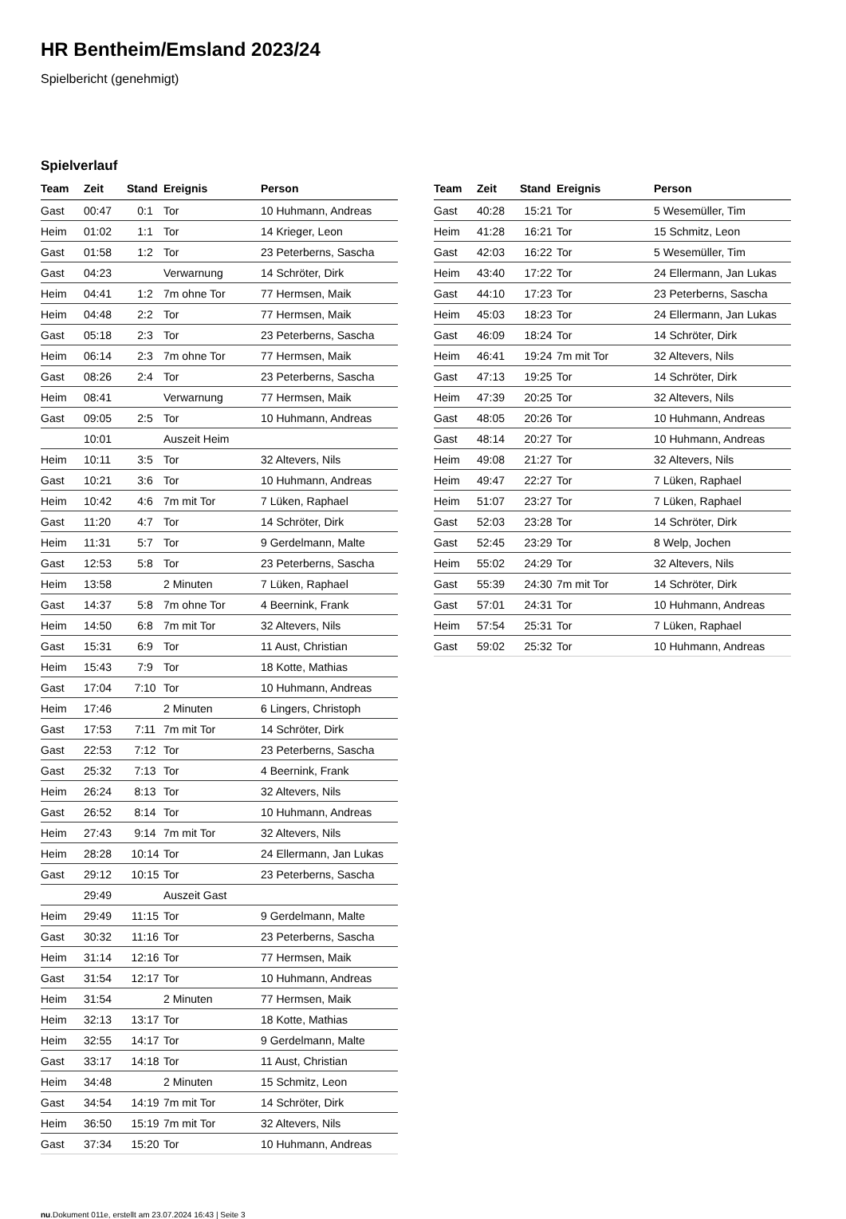HR Bentheim/Emsland 2023/24
Spielbericht (genehmigt)
Spielverlauf
| Team | Zeit | Stand | Ereignis | Person |
| --- | --- | --- | --- | --- |
| Gast | 00:47 | 0:1 | Tor | 10 Huhmann, Andreas |
| Heim | 01:02 | 1:1 | Tor | 14 Krieger, Leon |
| Gast | 01:58 | 1:2 | Tor | 23 Peterberns, Sascha |
| Gast | 04:23 | | Verwarnung | 14 Schröter, Dirk |
| Heim | 04:41 | 1:2 | 7m ohne Tor | 77 Hermsen, Maik |
| Heim | 04:48 | 2:2 | Tor | 77 Hermsen, Maik |
| Gast | 05:18 | 2:3 | Tor | 23 Peterberns, Sascha |
| Heim | 06:14 | 2:3 | 7m ohne Tor | 77 Hermsen, Maik |
| Gast | 08:26 | 2:4 | Tor | 23 Peterberns, Sascha |
| Heim | 08:41 | | Verwarnung | 77 Hermsen, Maik |
| Gast | 09:05 | 2:5 | Tor | 10 Huhmann, Andreas |
| | 10:01 | | Auszeit Heim | |
| Heim | 10:11 | 3:5 | Tor | 32 Altevers, Nils |
| Gast | 10:21 | 3:6 | Tor | 10 Huhmann, Andreas |
| Heim | 10:42 | 4:6 | 7m mit Tor | 7 Lüken, Raphael |
| Gast | 11:20 | 4:7 | Tor | 14 Schröter, Dirk |
| Heim | 11:31 | 5:7 | Tor | 9 Gerdelmann, Malte |
| Gast | 12:53 | 5:8 | Tor | 23 Peterberns, Sascha |
| Heim | 13:58 | | 2 Minuten | 7 Lüken, Raphael |
| Gast | 14:37 | 5:8 | 7m ohne Tor | 4 Beernink, Frank |
| Heim | 14:50 | 6:8 | 7m mit Tor | 32 Altevers, Nils |
| Gast | 15:31 | 6:9 | Tor | 11 Aust, Christian |
| Heim | 15:43 | 7:9 | Tor | 18 Kotte, Mathias |
| Gast | 17:04 | 7:10 | Tor | 10 Huhmann, Andreas |
| Heim | 17:46 | | 2 Minuten | 6 Lingers, Christoph |
| Gast | 17:53 | 7:11 | 7m mit Tor | 14 Schröter, Dirk |
| Gast | 22:53 | 7:12 | Tor | 23 Peterberns, Sascha |
| Gast | 25:32 | 7:13 | Tor | 4 Beernink, Frank |
| Heim | 26:24 | 8:13 | Tor | 32 Altevers, Nils |
| Gast | 26:52 | 8:14 | Tor | 10 Huhmann, Andreas |
| Heim | 27:43 | 9:14 | 7m mit Tor | 32 Altevers, Nils |
| Heim | 28:28 | 10:14 | Tor | 24 Ellermann, Jan Lukas |
| Gast | 29:12 | 10:15 | Tor | 23 Peterberns, Sascha |
| | 29:49 | | Auszeit Gast | |
| Heim | 29:49 | 11:15 | Tor | 9 Gerdelmann, Malte |
| Gast | 30:32 | 11:16 | Tor | 23 Peterberns, Sascha |
| Heim | 31:14 | 12:16 | Tor | 77 Hermsen, Maik |
| Gast | 31:54 | 12:17 | Tor | 10 Huhmann, Andreas |
| Heim | 31:54 | | 2 Minuten | 77 Hermsen, Maik |
| Heim | 32:13 | 13:17 | Tor | 18 Kotte, Mathias |
| Heim | 32:55 | 14:17 | Tor | 9 Gerdelmann, Malte |
| Gast | 33:17 | 14:18 | Tor | 11 Aust, Christian |
| Heim | 34:48 | | 2 Minuten | 15 Schmitz, Leon |
| Gast | 34:54 | 14:19 | 7m mit Tor | 14 Schröter, Dirk |
| Heim | 36:50 | 15:19 | 7m mit Tor | 32 Altevers, Nils |
| Gast | 37:34 | 15:20 | Tor | 10 Huhmann, Andreas |
| Team | Zeit | Stand | Ereignis | Person |
| --- | --- | --- | --- | --- |
| Gast | 40:28 | 15:21 | Tor | 5 Wesemüller, Tim |
| Heim | 41:28 | 16:21 | Tor | 15 Schmitz, Leon |
| Gast | 42:03 | 16:22 | Tor | 5 Wesemüller, Tim |
| Heim | 43:40 | 17:22 | Tor | 24 Ellermann, Jan Lukas |
| Gast | 44:10 | 17:23 | Tor | 23 Peterberns, Sascha |
| Heim | 45:03 | 18:23 | Tor | 24 Ellermann, Jan Lukas |
| Gast | 46:09 | 18:24 | Tor | 14 Schröter, Dirk |
| Heim | 46:41 | 19:24 | 7m mit Tor | 32 Altevers, Nils |
| Gast | 47:13 | 19:25 | Tor | 14 Schröter, Dirk |
| Heim | 47:39 | 20:25 | Tor | 32 Altevers, Nils |
| Gast | 48:05 | 20:26 | Tor | 10 Huhmann, Andreas |
| Gast | 48:14 | 20:27 | Tor | 10 Huhmann, Andreas |
| Heim | 49:08 | 21:27 | Tor | 32 Altevers, Nils |
| Heim | 49:47 | 22:27 | Tor | 7 Lüken, Raphael |
| Heim | 51:07 | 23:27 | Tor | 7 Lüken, Raphael |
| Gast | 52:03 | 23:28 | Tor | 14 Schröter, Dirk |
| Gast | 52:45 | 23:29 | Tor | 8 Welp, Jochen |
| Heim | 55:02 | 24:29 | Tor | 32 Altevers, Nils |
| Gast | 55:39 | 24:30 | 7m mit Tor | 14 Schröter, Dirk |
| Gast | 57:01 | 24:31 | Tor | 10 Huhmann, Andreas |
| Heim | 57:54 | 25:31 | Tor | 7 Lüken, Raphael |
| Gast | 59:02 | 25:32 | Tor | 10 Huhmann, Andreas |
nu.Dokument 011e, erstellt am 23.07.2024 16:43 | Seite 3